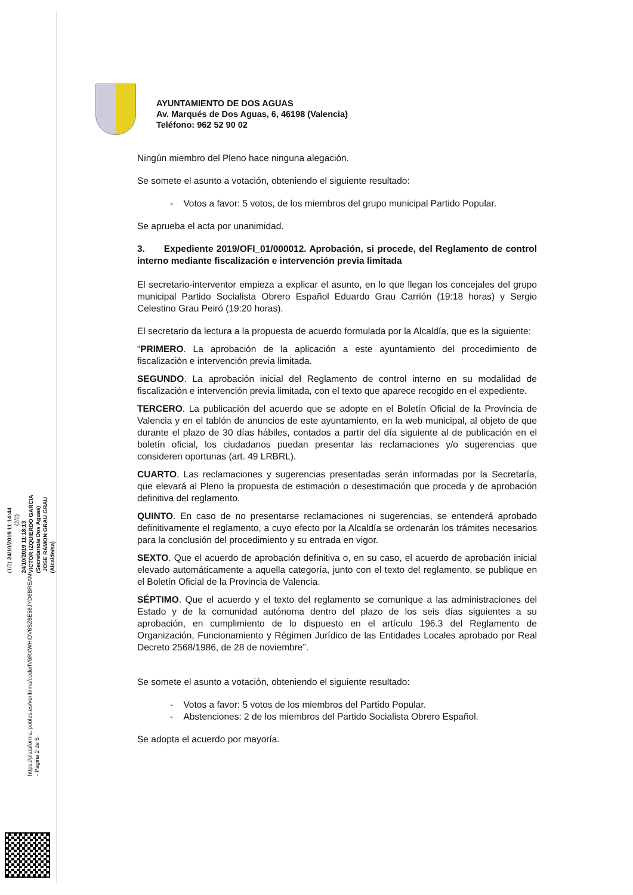AYUNTAMIENTO DE DOS AGUAS
Av. Marqués de Dos Aguas, 6, 46198 (Valencia)
Teléfono: 962 52 90 02
Ningún miembro del Pleno hace ninguna alegación.
Se somete el asunto a votación, obteniendo el siguiente resultado:
- Votos a favor: 5 votos, de los miembros del grupo municipal Partido Popular.
Se aprueba el acta por unanimidad.
3. Expediente 2019/OFI_01/000012. Aprobación, si procede, del Reglamento de control interno mediante fiscalización e intervención previa limitada
El secretario-interventor empieza a explicar el asunto, en lo que llegan los concejales del grupo municipal Partido Socialista Obrero Español Eduardo Grau Carrión (19:18 horas) y Sergio Celestino Grau Peiró (19:20 horas).
El secretario da lectura a la propuesta de acuerdo formulada por la Alcaldía, que es la siguiente:
“PRIMERO. La aprobación de la aplicación a este ayuntamiento del procedimiento de fiscalización e intervención previa limitada.
SEGUNDO. La aprobación inicial del Reglamento de control interno en su modalidad de fiscalización e intervención previa limitada, con el texto que aparece recogido en el expediente.
TERCERO. La publicación del acuerdo que se adopte en el Boletín Oficial de la Provincia de Valencia y en el tablón de anuncios de este ayuntamiento, en la web municipal, al objeto de que durante el plazo de 30 días hábiles, contados a partir del día siguiente al de publicación en el boletín oficial, los ciudadanos puedan presentar las reclamaciones y/o sugerencias que consideren oportunas (art. 49 LRBRL).
CUARTO. Las reclamaciones y sugerencias presentadas serán informadas por la Secretaría, que elevará al Pleno la propuesta de estimación o desestimación que proceda y de aprobación definitiva del reglamento.
QUINTO. En caso de no presentarse reclamaciones ni sugerencias, se entenderá aprobado definitivamente el reglamento, a cuyo efecto por la Alcaldía se ordenarán los trámites necesarios para la conclusión del procedimiento y su entrada en vigor.
SEXTO. Que el acuerdo de aprobación definitiva o, en su caso, el acuerdo de aprobación inicial elevado automáticamente a aquella categoría, junto con el texto del reglamento, se publique en el Boletín Oficial de la Provincia de Valencia.
SÉPTIMO. Que el acuerdo y el texto del reglamento se comunique a las administraciones del Estado y de la comunidad autónoma dentro del plazo de los seis días siguientes a su aprobación, en cumplimiento de lo dispuesto en el artículo 196.3 del Reglamento de Organización, Funcionamiento y Régimen Jurídico de las Entidades Locales aprobado por Real Decreto 2568/1986, de 28 de noviembre”.
Se somete el asunto a votación, obteniendo el siguiente resultado:
- Votos a favor: 5 votos de los miembros del Partido Popular.
- Abstenciones: 2 de los miembros del Partido Socialista Obrero Español.
Se adopta el acuerdo por mayoría.
(1/2) 24/10/2019 11:14:44 (2/2) 24/10/2019 11:18:13
VICTOR IZQUIERDO GARCIA (Secretario/a Dos Aguas) JOSE RAMON GRAU GRAU (Alcalde/sa)
https://plataforma.ipobles.es/verifirma/code/IV6RXWHIDV6SZ6E56JYD6BREAM - Página 2 de 5